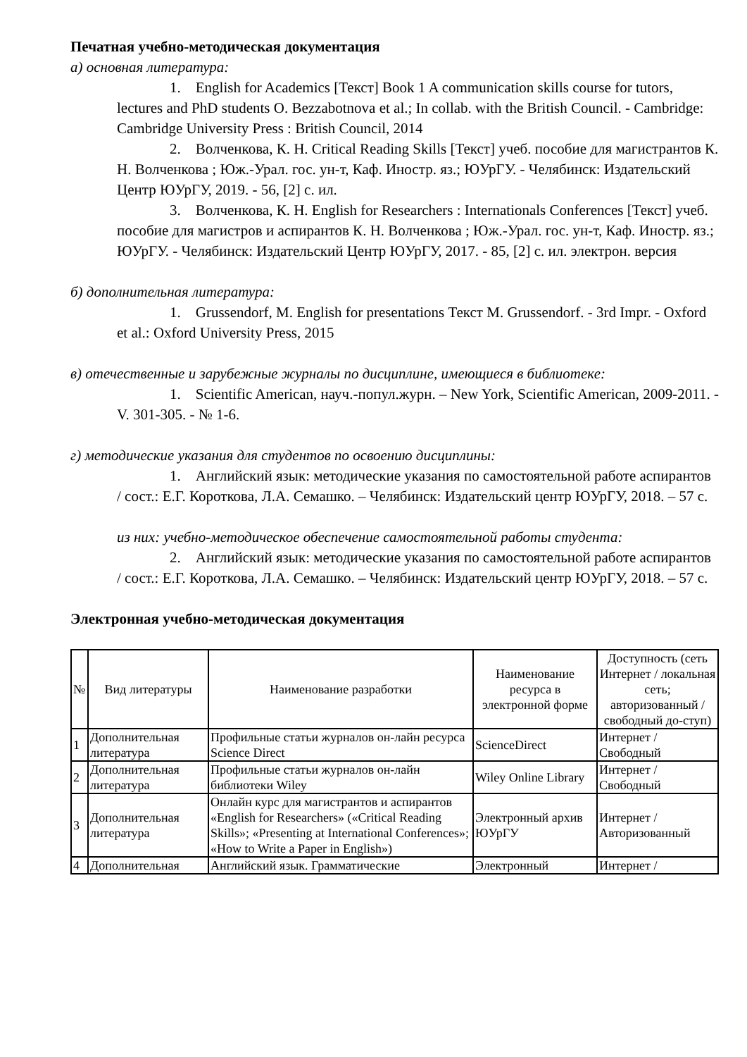Печатная учебно-методическая документация
а) основная литература:
1. English for Academics [Текст] Book 1 A communication skills course for tutors, lectures and PhD students O. Bezzabotnova et al.; In collab. with the British Council. - Cambridge: Cambridge University Press : British Council, 2014
2. Волченкова, К. Н. Critical Reading Skills [Текст] учеб. пособие для магистрантов К. Н. Волченкова ; Юж.-Урал. гос. ун-т, Каф. Иностр. яз.; ЮУрГУ. - Челябинск: Издательский Центр ЮУрГУ, 2019. - 56, [2] с. ил.
3. Волченкова, К. Н. English for Researchers : Internationals Conferences [Текст] учеб. пособие для магистров и аспирантов К. Н. Волченкова ; Юж.-Урал. гос. ун-т, Каф. Иностр. яз.; ЮУрГУ. - Челябинск: Издательский Центр ЮУрГУ, 2017. - 85, [2] с. ил. электрон. версия
б) дополнительная литература:
1. Grussendorf, M. English for presentations Текст M. Grussendorf. - 3rd Impr. - Oxford et al.: Oxford University Press, 2015
в) отечественные и зарубежные журналы по дисциплине, имеющиеся в библиотеке:
1. Scientific American, науч.-попул.журн. – New York, Scientific American, 2009-2011. - V. 301-305. - № 1-6.
г) методические указания для студентов по освоению дисциплины:
1. Английский язык: методические указания по самостоятельной работе аспирантов / сост.: Е.Г. Короткова, Л.А. Семашко. – Челябинск: Издательский центр ЮУрГУ, 2018. – 57 с.
из них: учебно-методическое обеспечение самостоятельной работы студента:
2. Английский язык: методические указания по самостоятельной работе аспирантов / сост.: Е.Г. Короткова, Л.А. Семашко. – Челябинск: Издательский центр ЮУрГУ, 2018. – 57 с.
Электронная учебно-методическая документация
| № | Вид литературы | Наименование разработки | Наименование ресурса в электронной форме | Доступность (сеть Интернет / локальная сеть; авторизованный / свободный до-ступ) |
| --- | --- | --- | --- | --- |
| 1 | Дополнительная литература | Профильные статьи журналов он-лайн ресурса Science Direct | ScienceDirect | Интернет / Свободный |
| 2 | Дополнительная литература | Профильные статьи журналов он-лайн библиотеки Wiley | Wiley Online Library | Интернет / Свободный |
| 3 | Дополнительная литература | Онлайн курс для магистрантов и аспирантов «English for Researchers» («Critical Reading Skills»; «Presenting at International Conferences»; «How to Write a Paper in English») | Электронный архив ЮУрГУ | Интернет / Авторизованный |
| 4 | Дополнительная | Английский язык. Грамматические | Электронный | Интернет / |